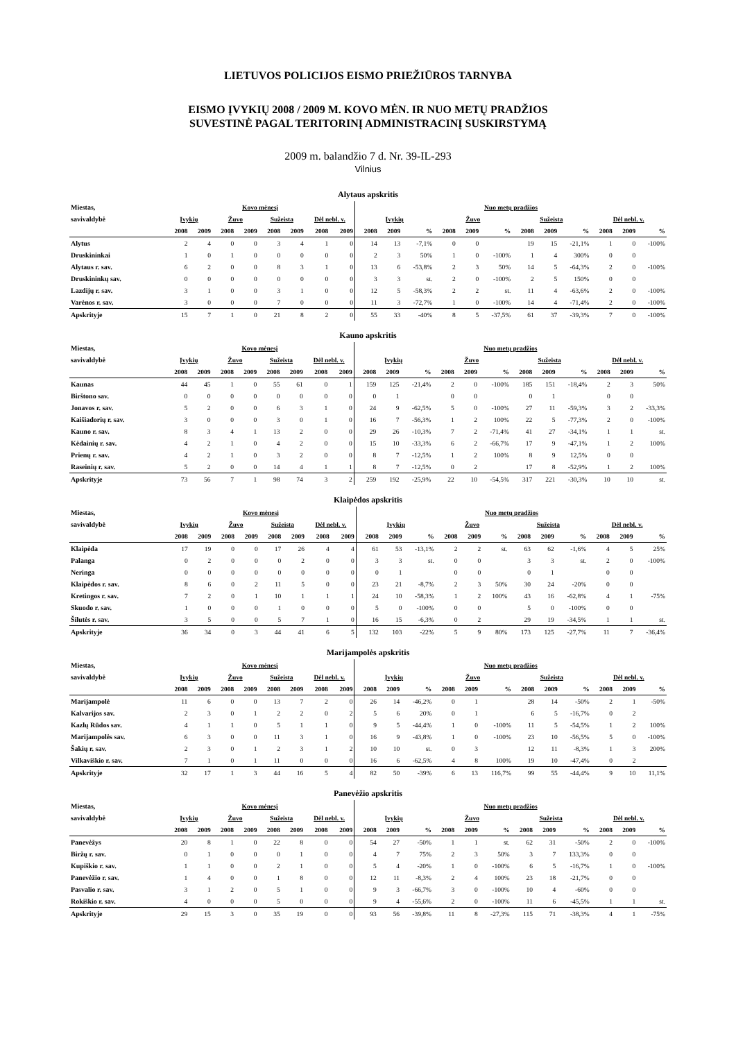LIETUVOS POLICIJOS EISMO PRIEŽIŪROS TARNYBA
EISMO ĮVYKIŲ 2008 / 2009 M. KOVO MĖN. IR NUO METŲ PRADŽIOS
SUVESTINĖ PAGAL TERITORINĮ ADMINISTRACINĮ SUSKIRSTYMĄ
2009 m. balandžio 7 d. Nr. 39-IL-293
Vilnius
Alytaus apskritis
| Miestas, | Kovo mėnesį | | | | | | | | Nuo metų pradžios | | | | | | | | | | | |
| --- | --- | --- | --- | --- | --- | --- | --- | --- | --- | --- | --- | --- | --- | --- | --- | --- | --- | --- | --- | --- |
| savivaldybė | Įvykių | | Žuvo | | Sužeista | | Dėl nebl. v. | | Įvykių | | | Žuvo | | | Sužeista | | | Dėl nebl. v. | | |
| | 2008 | 2009 | 2008 | 2009 | 2008 | 2009 | 2008 | 2009 | 2008 | 2009 | % | 2008 | 2009 | % | 2008 | 2009 | % | 2008 | 2009 | % |
| Alytus | 2 | 4 | 0 | 0 | 3 | 4 | 1 | 0 | 14 | 13 | -7,1% | 0 | 0 | | 19 | 15 | -21,1% | 1 | 0 | -100% |
| Druskininkai | 1 | 0 | 1 | 0 | 0 | 0 | 0 | 0 | 2 | 3 | 50% | 1 | 0 | -100% | 1 | 4 | 300% | 0 | 0 | |
| Alytaus r. sav. | 6 | 2 | 0 | 0 | 8 | 3 | 1 | 0 | 13 | 6 | -53,8% | 2 | 3 | 50% | 14 | 5 | -64,3% | 2 | 0 | -100% |
| Druskininkų sav. | 0 | 0 | 0 | 0 | 0 | 0 | 0 | 0 | 3 | 3 | st. | 2 | 0 | -100% | 2 | 5 | 150% | 0 | 0 | |
| Lazdijų r. sav. | 3 | 1 | 0 | 0 | 3 | 1 | 0 | 0 | 12 | 5 | -58,3% | 2 | 2 | st. | 11 | 4 | -63,6% | 2 | 0 | -100% |
| Varėnos r. sav. | 3 | 0 | 0 | 0 | 7 | 0 | 0 | 0 | 11 | 3 | -72,7% | 1 | 0 | -100% | 14 | 4 | -71,4% | 2 | 0 | -100% |
| Apskrityje | 15 | 7 | 1 | 0 | 21 | 8 | 2 | 0 | 55 | 33 | -40% | 8 | 5 | -37,5% | 61 | 37 | -39,3% | 7 | 0 | -100% |
Kauno apskritis
| Miestas, | Kovo mėnesį | | | | | | | | Nuo metų pradžios | | | | | | | | | | | |
| --- | --- | --- | --- | --- | --- | --- | --- | --- | --- | --- | --- | --- | --- | --- | --- | --- | --- | --- | --- | --- |
| savivaldybė | Įvykių | | Žuvo | | Sužeista | | Dėl nebl. v. | | Įvykių | | | Žuvo | | | Sužeista | | | Dėl nebl. v. | | |
| | 2008 | 2009 | 2008 | 2009 | 2008 | 2009 | 2008 | 2009 | 2008 | 2009 | % | 2008 | 2009 | % | 2008 | 2009 | % | 2008 | 2009 | % |
| Kaunas | 44 | 45 | 1 | 0 | 55 | 61 | 0 | 1 | 159 | 125 | -21,4% | 2 | 0 | -100% | 185 | 151 | -18,4% | 2 | 3 | 50% |
| Birštono sav. | 0 | 0 | 0 | 0 | 0 | 0 | 0 | 0 | 0 | 1 | | 0 | 0 | | 0 | 1 | | 0 | 0 | |
| Jonavos r. sav. | 5 | 2 | 0 | 0 | 6 | 3 | 1 | 0 | 24 | 9 | -62,5% | 5 | 0 | -100% | 27 | 11 | -59,3% | 3 | 2 | -33,3% |
| Kaišiadorių r. sav. | 3 | 0 | 0 | 0 | 3 | 0 | 1 | 0 | 16 | 7 | -56,3% | 1 | 2 | 100% | 22 | 5 | -77,3% | 2 | 0 | -100% |
| Kauno r. sav. | 8 | 3 | 4 | 1 | 13 | 2 | 0 | 0 | 29 | 26 | -10,3% | 7 | 2 | -71,4% | 41 | 27 | -34,1% | 1 | 1 | st. |
| Kėdainių r. sav. | 4 | 2 | 1 | 0 | 4 | 2 | 0 | 0 | 15 | 10 | -33,3% | 6 | 2 | -66,7% | 17 | 9 | -47,1% | 1 | 2 | 100% |
| Prienų r. sav. | 4 | 2 | 1 | 0 | 3 | 2 | 0 | 0 | 8 | 7 | -12,5% | 1 | 2 | 100% | 8 | 9 | 12,5% | 0 | 0 | |
| Raseinių r. sav. | 5 | 2 | 0 | 0 | 14 | 4 | 1 | 1 | 8 | 7 | -12,5% | 0 | 2 | | 17 | 8 | -52,9% | 1 | 2 | 100% |
| Apskrityje | 73 | 56 | 7 | 1 | 98 | 74 | 3 | 2 | 259 | 192 | -25,9% | 22 | 10 | -54,5% | 317 | 221 | -30,3% | 10 | 10 | st. |
Klaipėdos apskritis
| Miestas, | Kovo mėnesį | | | | | | | | Nuo metų pradžios | | | | | | | | | | | |
| --- | --- | --- | --- | --- | --- | --- | --- | --- | --- | --- | --- | --- | --- | --- | --- | --- | --- | --- | --- | --- |
| savivaldybė | Įvykių | | Žuvo | | Sužeista | | Dėl nebl. v. | | Įvykių | | | Žuvo | | | Sužeista | | | Dėl nebl. v. | | |
| | 2008 | 2009 | 2008 | 2009 | 2008 | 2009 | 2008 | 2009 | 2008 | 2009 | % | 2008 | 2009 | % | 2008 | 2009 | % | 2008 | 2009 | % |
| Klaipėda | 17 | 19 | 0 | 0 | 17 | 26 | 4 | 4 | 61 | 53 | -13,1% | 2 | 2 | st. | 63 | 62 | -1,6% | 4 | 5 | 25% |
| Palanga | 0 | 2 | 0 | 0 | 0 | 2 | 0 | 0 | 3 | 3 | st. | 0 | 0 | | 3 | 3 | st. | 2 | 0 | -100% |
| Neringa | 0 | 0 | 0 | 0 | 0 | 0 | 0 | 0 | 0 | 1 | | 0 | 0 | | 0 | 1 | | 0 | 0 | |
| Klaipėdos r. sav. | 8 | 6 | 0 | 2 | 11 | 5 | 0 | 0 | 23 | 21 | -8,7% | 2 | 3 | 50% | 30 | 24 | -20% | 0 | 0 | |
| Kretingos r. sav. | 7 | 2 | 0 | 1 | 10 | 1 | 1 | 1 | 24 | 10 | -58,3% | 1 | 2 | 100% | 43 | 16 | -62,8% | 4 | 1 | -75% |
| Skuodo r. sav. | 1 | 0 | 0 | 0 | 1 | 0 | 0 | 0 | 5 | 0 | -100% | 0 | 0 | | 5 | 0 | -100% | 0 | 0 | |
| Šilutės r. sav. | 3 | 5 | 0 | 0 | 5 | 7 | 1 | 0 | 16 | 15 | -6,3% | 0 | 2 | | 29 | 19 | -34,5% | 1 | 1 | st. |
| Apskrityje | 36 | 34 | 0 | 3 | 44 | 41 | 6 | 5 | 132 | 103 | -22% | 5 | 9 | 80% | 173 | 125 | -27,7% | 11 | 7 | -36,4% |
Marijampolės apskritis
| Miestas, | Kovo mėnesį | | | | | | | | Nuo metų pradžios | | | | | | | | | | | |
| --- | --- | --- | --- | --- | --- | --- | --- | --- | --- | --- | --- | --- | --- | --- | --- | --- | --- | --- | --- | --- |
| savivaldybė | Įvykių | | Žuvo | | Sužeista | | Dėl nebl. v. | | Įvykių | | | Žuvo | | | Sužeista | | | Dėl nebl. v. | | |
| | 2008 | 2009 | 2008 | 2009 | 2008 | 2009 | 2008 | 2009 | 2008 | 2009 | % | 2008 | 2009 | % | 2008 | 2009 | % | 2008 | 2009 | % |
| Marijampolė | 11 | 6 | 0 | 0 | 13 | 7 | 2 | 0 | 26 | 14 | -46,2% | 0 | 1 | | 28 | 14 | -50% | 2 | 1 | -50% |
| Kalvarijos sav. | 2 | 3 | 0 | 1 | 2 | 2 | 0 | 2 | 5 | 6 | 20% | 0 | 1 | | 6 | 5 | -16,7% | 0 | 2 | |
| Kazlų Rūdos sav. | 4 | 1 | 1 | 0 | 5 | 1 | 1 | 0 | 9 | 5 | -44,4% | 1 | 0 | -100% | 11 | 5 | -54,5% | 1 | 2 | 100% |
| Marijampolės sav. | 6 | 3 | 0 | 0 | 11 | 3 | 1 | 0 | 16 | 9 | -43,8% | 1 | 0 | -100% | 23 | 10 | -56,5% | 5 | 0 | -100% |
| Šakių r. sav. | 2 | 3 | 0 | 1 | 2 | 3 | 1 | 2 | 10 | 10 | st. | 0 | 3 | | 12 | 11 | -8,3% | 1 | 3 | 200% |
| Vilkaviškio r. sav. | 7 | 1 | 0 | 1 | 11 | 0 | 0 | 0 | 16 | 6 | -62,5% | 4 | 8 | 100% | 19 | 10 | -47,4% | 0 | 2 | |
| Apskrityje | 32 | 17 | 1 | 3 | 44 | 16 | 5 | 4 | 82 | 50 | -39% | 6 | 13 | 116,7% | 99 | 55 | -44,4% | 9 | 10 | 11,1% |
Panevėžio apskritis
| Miestas, | Kovo mėnesį | | | | | | | | Nuo metų pradžios | | | | | | | | | | | |
| --- | --- | --- | --- | --- | --- | --- | --- | --- | --- | --- | --- | --- | --- | --- | --- | --- | --- | --- | --- | --- |
| savivaldybė | Įvykių | | Žuvo | | Sužeista | | Dėl nebl. v. | | Įvykių | | | Žuvo | | | Sužeista | | | Dėl nebl. v. | | |
| | 2008 | 2009 | 2008 | 2009 | 2008 | 2009 | 2008 | 2009 | 2008 | 2009 | % | 2008 | 2009 | % | 2008 | 2009 | % | 2008 | 2009 | % |
| Panevėžys | 20 | 8 | 1 | 0 | 22 | 8 | 0 | 0 | 54 | 27 | -50% | 1 | 1 | st. | 62 | 31 | -50% | 2 | 0 | -100% |
| Biržų r. sav. | 0 | 1 | 0 | 0 | 0 | 1 | 0 | 0 | 4 | 7 | 75% | 2 | 3 | 50% | 3 | 7 | 133,3% | 0 | 0 | |
| Kupiškio r. sav. | 1 | 1 | 0 | 0 | 2 | 1 | 0 | 0 | 5 | 4 | -20% | 1 | 0 | -100% | 6 | 5 | -16,7% | 1 | 0 | -100% |
| Panevėžio r. sav. | 1 | 4 | 0 | 0 | 1 | 8 | 0 | 0 | 12 | 11 | -8,3% | 2 | 4 | 100% | 23 | 18 | -21,7% | 0 | 0 | |
| Pasvalio r. sav. | 3 | 1 | 2 | 0 | 5 | 1 | 0 | 0 | 9 | 3 | -66,7% | 3 | 0 | -100% | 10 | 4 | -60% | 0 | 0 | |
| Rokiškio r. sav. | 4 | 0 | 0 | 0 | 5 | 0 | 0 | 0 | 9 | 4 | -55,6% | 2 | 0 | -100% | 11 | 6 | -45,5% | 1 | 1 | st. |
| Apskrityje | 29 | 15 | 3 | 0 | 35 | 19 | 0 | 0 | 93 | 56 | -39,8% | 11 | 8 | -27,3% | 115 | 71 | -38,3% | 4 | 1 | -75% |